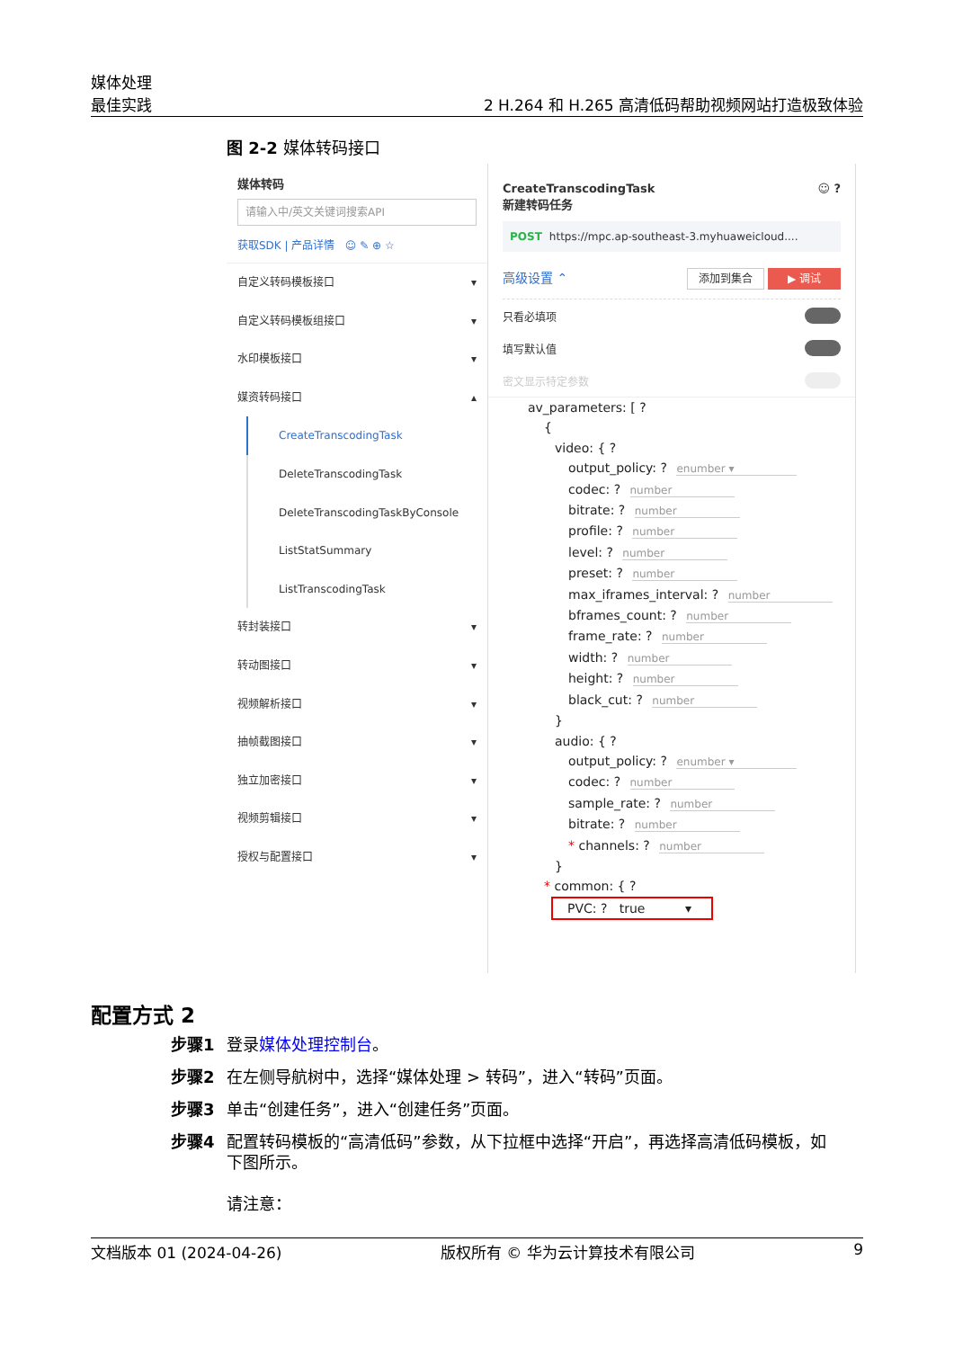媒体处理
最佳实践
2 H.264 和 H.265 高清低码帮助视频网站打造极致体验
图 2-2 媒体转码接口
媒体转码
请输入中/英文关键词搜索API
获取SDK | 产品详情 ☺ ✎ ⊕ ☆
自定义转码模板接口 ▾
自定义转码模板组接口 ▾
水印模板接口 ▾
媒资转码接口 ▴
CreateTranscodingTask
DeleteTranscodingTask
DeleteTranscodingTaskByConsole
ListStatSummary
ListTranscodingTask
转封装接口 ▾
转动图接口 ▾
视频解析接口 ▾
抽帧截图接口 ▾
独立加密接口 ▾
视频剪辑接口 ▾
授权与配置接口 ▾
CreateTranscodingTask
新建转码任务 ☺ ?
POST https://mpc.ap-southeast-3.myhuaweicloud....
高级设置 ⌃ 添加到集合 ▶ 调试
只看必填项
填写默认值
密文显示特定参数
av_parameters: [ ?
{
video: { ?
output_policy: ? enumber ▾
codec: ? number
bitrate: ? number
profile: ? number
level: ? number
preset: ? number
max_iframes_interval: ? number
bframes_count: ? number
frame_rate: ? number
width: ? number
height: ? number
black_cut: ? number
}
audio: { ?
output_policy: ? enumber ▾
codec: ? number
sample_rate: ? number
bitrate: ? number
* channels: ? number
}
* common: { ?
PVC: ? true ▾
配置方式 2
步骤1 登录媒体处理控制台。
步骤2 在左侧导航树中，选择“媒体处理 > 转码”，进入“转码”页面。
步骤3 单击“创建任务”，进入“创建任务”页面。
步骤4 配置转码模板的“高清低码”参数，从下拉框中选择“开启”，再选择高清低码模板，如下图所示。
请注意：
文档版本 01 (2024-04-26) 版权所有 © 华为云计算技术有限公司 9